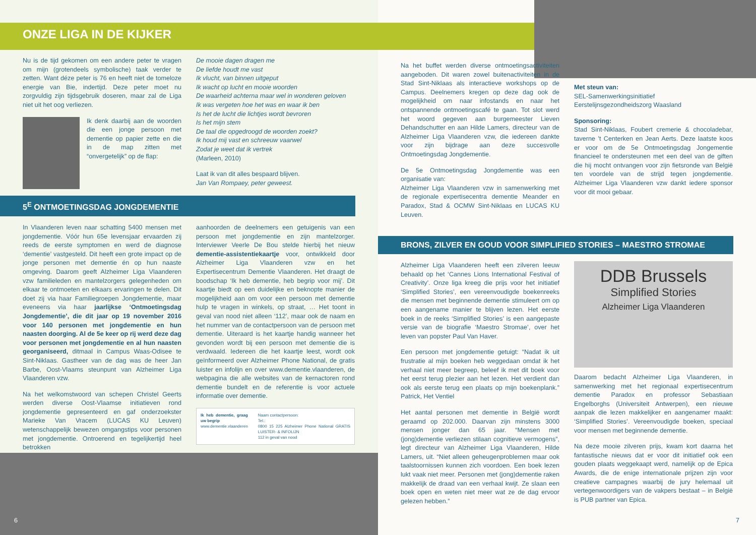ONZE LIGA IN DE KIJKER
Nu is de tijd gekomen om een andere peter te vragen om mijn (grotendeels symbolische) taak verder te zetten. Want déze peter is 76 en heeft niet de tomeloze energie van Bie, indertijd. Deze peter moet nu zorgvuldig zijn tijdsgebruik doseren, maar zal de Liga niet uit het oog verliezen.
Ik denk daarbij aan de woorden die een jonge persoon met dementie op papier zette en die in de map zitten met “onvergetelijk” op de flap:
De mooie dagen dragen me
De liefde houdt me vast
Ik vlucht, van binnen uitgeput
Ik wacht op lucht en mooie woorden
De waarheid achterna maar wel in wonderen geloven
Ik was vergeten hoe het was en waar ik ben
Is het de lucht die lichtjes wordt bevroren
Is het mijn stem
De taal die opgedroogd de woorden zoekt?
Ik houd mij vast en schreeuw vaarwel
Zodat je weet dat ik vertrek
(Marleen, 2010)
Laat ik van dit alles bespaard blijven.
Jan Van Rompaey, peter geweest.
5<sup>E</sup> ONTMOETINGSDAG JONGDEMENTIE
In Vlaanderen leven naar schatting 5400 mensen met jongdementie. Vóór hun 65e levensjaar ervaarden zij reeds de eerste symptomen en werd de diagnose ‘dementie’ vastgesteld. Dit heeft een grote impact op de jonge personen met dementie én op hun naaste omgeving. Daarom geeft Alzheimer Liga Vlaanderen vzw familieleden en mantelzorgers gelegenheden om elkaar te ontmoeten en elkaars ervaringen te delen. Dit doet zij via haar Familiegroepen Jongdementie, maar eveneens via haar jaarlijkse ‘Ontmoetingsdag Jongdementie’, die dit jaar op 19 november 2016 voor 140 personen met jongdementie en hun naasten doorging. Al de 5e keer op rij werd deze dag voor personen met jongdementie en al hun naasten georganiseerd, ditmaal in Campus Waas-Odisee te Sint-Niklaas. Gastheer van de dag was de heer Jan Barbe, Oost-Vlaams steunpunt van Alzheimer Liga Vlaanderen vzw.
Na het welkomstwoord van schepen Christel Geerts werden diverse Oost-Vlaamse initiatieven rond jongdementie gepresenteerd en gaf onderzoekster Marieke Van Vracem (LUCAS KU Leuven) wetenschappelijk bewezen omgangstips voor personen met jongdementie. Ontroerend en tegelijkertijd heel betrokken
aanhoorden de deelnemers een getuigenis van een persoon met jongdementie en zijn mantelzorger. Interviewer Veerle De Bou stelde hierbij het nieuw dementie-assistentiekaartje voor, ontwikkeld door Alzheimer Liga Vlaanderen vzw en het Expertisecentrum Dementie Vlaanderen. Het draagt de boodschap ‘Ik heb dementie, heb begrip voor mij’. Dit kaartje biedt op een duidelijke en beknopte manier de mogelijkheid aan om voor een persoon met dementie hulp te vragen in winkels, op straat, … Het toont in geval van nood niet alleen ‘112’, maar ook de naam en het nummer van de contactpersoon van de persoon met dementie. Uiteraard is het kaartje handig wanneer het gevonden wordt bij een persoon met dementie die is verdwaald. Iedereen die het kaartje leest, wordt ook geïnformeerd over Alzheimer Phone National, de gratis luister en infolijn en over www.dementie.vlaanderen, de webpagina die alle websites van de kernactoren rond dementie bundelt en de referentie is voor actuele informatie over dementie.
Ik heb dementie, graag uw begrip
www.dementie.vlaanderen
Naam contactpersoon:
Tel.:
0800 15 225 Alzheimer Phone National GRATIS LUISTER- & INFOLIJN
112 in geval van nood
6
Na het buffet werden diverse ontmoetingsactiviteiten aangeboden. Dit waren zowel buitenactiviteiten in de Stad Sint-Niklaas als interactieve workshops op de Campus. Deelnemers kregen op deze dag ook de mogelijkheid om naar infostands en naar het ontspannende ontmoetingscafé te gaan. Tot slot werd het woord gegeven aan burgemeester Lieven Dehandschutter en aan Hilde Lamers, directeur van de Alzheimer Liga Vlaanderen vzw, die iedereen dankte voor zijn bijdrage aan deze succesvolle Ontmoetingsdag Jongdementie.
De 5e Ontmoetingsdag Jongdementie was een organisatie van:
Alzheimer Liga Vlaanderen vzw in samenwerking met de regionale expertisecentra dementie Meander en Paradox, Stad & OCMW Sint-Niklaas en LUCAS KU Leuven.
Met steun van:
SEL-Samenwerkingsinitiatief Eerstelijnsgezondheidszorg Waasland
Sponsoring:
Stad Sint-Niklaas, Foubert cremerie & chocoladebar, taverne ’t Centerken en Jean Aerts. Deze laatste koos er voor om de 5e Ontmoetingsdag Jongementie financieel te ondersteunen met een deel van de giften die hij mocht ontvangen voor zijn fietsronde van België ten voordele van de strijd tegen jongdementie. Alzheimer Liga Vlaanderen vzw dankt iedere sponsor voor dit mooi gebaar.
BRONS, ZILVER EN GOUD VOOR SIMPLIFIED STORIES – MAESTRO STROMAE
Alzheimer Liga Vlaanderen heeft een zilveren leeuw behaald op het ‘Cannes Lions International Festival of Creativity’. Onze liga kreeg die prijs voor het initiatief ‘Simplified Stories’, een vereenvoudigde boekenreeks die mensen met beginnende dementie stimuleert om op een aangename manier te blijven lezen. Het eerste boek in de reeks ‘Simplified Stories’ is een aangepaste versie van de biografie ‘Maestro Stromae’, over het leven van popster Paul Van Haver.
Een persoon met jongdementie getuigt: “Nadat ik uit frustratie al mijn boeken heb weggedaan omdat ik het verhaal niet meer begreep, beleef ik met dit boek voor het eerst terug plezier aan het lezen. Het verdient dan ook als eerste terug een plaats op mijn boekenplank.” Patrick, Het Ventiel
Het aantal personen met dementie in België wordt geraamd op 202.000. Daarvan zijn minstens 3000 mensen jonger dan 65 jaar. “Mensen met (jong)dementie verliezen stilaan cognitieve vermogens”, legt directeur van Alzheimer Liga Vlaanderen, Hilde Lamers, uit. “Niet alleen geheugenproblemen maar ook taalstoornissen kunnen zich voordoen. Een boek lezen lukt vaak niet meer. Personen met (jong)dementie raken makkelijk de draad van een verhaal kwijt. Ze slaan een boek open en weten niet meer wat ze de dag ervoor gelezen hebben.”
DDB Brussels
Simplified Stories
Alzheimer Liga Vlaanderen
Daarom bedacht Alzheimer Liga Vlaanderen, in samenwerking met het regionaal expertisecentrum dementie Paradox en professor Sebastiaan Engelborghs (Universiteit Antwerpen), een nieuwe aanpak die lezen makkelijker en aangenamer maakt: ‘Simplified Stories’. Vereenvoudigde boeken, speciaal voor mensen met beginnende dementie.
Na deze mooie zilveren prijs, kwam kort daarna het fantastische nieuws dat er voor dit initiatief ook een gouden plaats weggekaapt werd, namelijk op de Epica Awards, die de enige internationale prijzen zijn voor creatieve campagnes waarbij de jury helemaal uit vertegenwoordigers van de vakpers bestaat – in België is PUB partner van Epica.
7